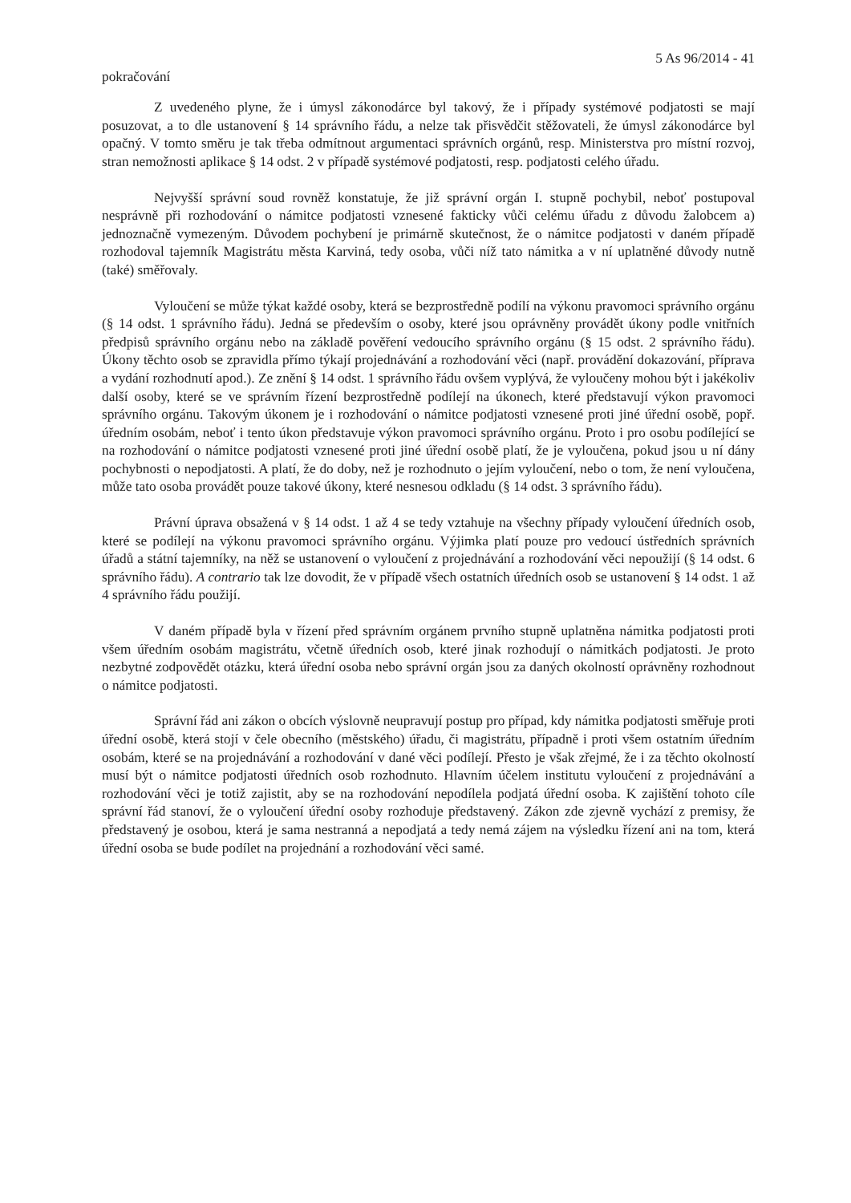5 As 96/2014 - 41
pokračování
Z uvedeného plyne, že i úmysl zákonodárce byl takový, že i případy systémové podjatosti se mají posuzovat, a to dle ustanovení § 14 správního řádu, a nelze tak přisvědčit stěžovateli, že úmysl zákonodárce byl opačný. V tomto směru je tak třeba odmítnout argumentaci správních orgánů, resp. Ministerstva pro místní rozvoj, stran nemožnosti aplikace § 14 odst. 2 v případě systémové podjatosti, resp. podjatosti celého úřadu.
Nejvyšší správní soud rovněž konstatuje, že již správní orgán I. stupně pochybil, neboť postupoval nesprávně při rozhodování o námitce podjatosti vznesené fakticky vůči celému úřadu z důvodu žalobcem a) jednoznačně vymezeným. Důvodem pochybení je primárně skutečnost, že o námitce podjatosti v daném případě rozhodoval tajemník Magistrátu města Karviná, tedy osoba, vůči níž tato námitka a v ní uplatněné důvody nutně (také) směřovaly.
Vyloučení se může týkat každé osoby, která se bezprostředně podílí na výkonu pravomoci správního orgánu (§ 14 odst. 1 správního řádu). Jedná se především o osoby, které jsou oprávněny provádět úkony podle vnitřních předpisů správního orgánu nebo na základě pověření vedoucího správního orgánu (§ 15 odst. 2 správního řádu). Úkony těchto osob se zpravidla přímo týkají projednávání a rozhodování věci (např. provádění dokazování, příprava a vydání rozhodnutí apod.). Ze znění § 14 odst. 1 správního řádu ovšem vyplývá, že vyloučeny mohou být i jakékoliv další osoby, které se ve správním řízení bezprostředně podílejí na úkonech, které představují výkon pravomoci správního orgánu. Takovým úkonem je i rozhodování o námitce podjatosti vznesené proti jiné úřední osobě, popř. úředním osobám, neboť i tento úkon představuje výkon pravomoci správního orgánu. Proto i pro osobu podílející se na rozhodování o námitce podjatosti vznesené proti jiné úřední osobě platí, že je vyloučena, pokud jsou u ní dány pochybnosti o nepodjatosti. A platí, že do doby, než je rozhodnuto o jejím vyloučení, nebo o tom, že není vyloučena, může tato osoba provádět pouze takové úkony, které nesnesou odkladu (§ 14 odst. 3 správního řádu).
Právní úprava obsažená v § 14 odst. 1 až 4 se tedy vztahuje na všechny případy vyloučení úředních osob, které se podílejí na výkonu pravomoci správního orgánu. Výjimka platí pouze pro vedoucí ústředních správních úřadů a státní tajemníky, na něž se ustanovení o vyloučení z projednávání a rozhodování věci nepoužijí (§ 14 odst. 6 správního řádu). A contrario tak lze dovodit, že v případě všech ostatních úředních osob se ustanovení § 14 odst. 1 až 4 správního řádu použijí.
V daném případě byla v řízení před správním orgánem prvního stupně uplatněna námitka podjatosti proti všem úředním osobám magistrátu, včetně úředních osob, které jinak rozhodují o námitkách podjatosti. Je proto nezbytné zodpovědět otázku, která úřední osoba nebo správní orgán jsou za daných okolností oprávněny rozhodnout o námitce podjatosti.
Správní řád ani zákon o obcích výslovně neupravují postup pro případ, kdy námitka podjatosti směřuje proti úřední osobě, která stojí v čele obecního (městského) úřadu, či magistrátu, případně i proti všem ostatním úředním osobám, které se na projednávání a rozhodování v dané věci podílejí. Přesto je však zřejmé, že i za těchto okolností musí být o námitce podjatosti úředních osob rozhodnuto. Hlavním účelem institutu vyloučení z projednávání a rozhodování věci je totiž zajistit, aby se na rozhodování nepodílela podjatá úřední osoba. K zajištění tohoto cíle správní řád stanoví, že o vyloučení úřední osoby rozhoduje představený. Zákon zde zjevně vychází z premisy, že představený je osobou, která je sama nestranná a nepodjatá a tedy nemá zájem na výsledku řízení ani na tom, která úřední osoba se bude podílet na projednání a rozhodování věci samé.